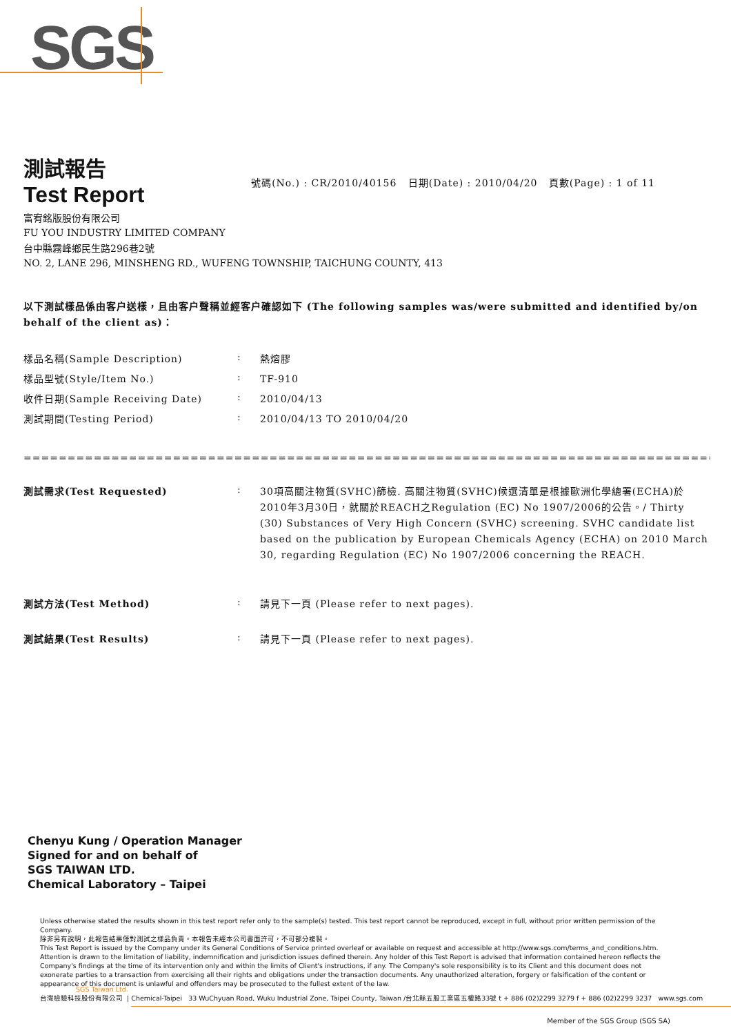SGS
測試報告
Test Report
號碼(No.) : CR/2010/40156 日期(Date) : 2010/04/20 頁數(Page) : 1 of 11
富宥銘版股份有限公司
FU YOU INDUSTRY LIMITED COMPANY
台中縣霧峰鄉民生路296巷2號
NO. 2, LANE 296, MINSHENG RD., WUFENG TOWNSHIP, TAICHUNG COUNTY, 413
以下測試樣品係由客户送樣，且由客户聲稱並經客户確認如下 (The following samples was/were submitted and identified by/on behalf of the client as)：
樣品名稱(Sample Description) :
熱熔膠
樣品型號(Style/Item No.) :
TF-910
收件日期(Sample Receiving Date) :
2010/04/13
測試期間(Testing Period) :
2010/04/13 TO 2010/04/20
====================================================================================================
測試需求(Test Requested) :
30項高關注物質(SVHC)篩檢. 高關注物質(SVHC)候選清單是根據歐洲化學總署(ECHA)於2010年3月30日，就關於REACH之Regulation (EC) No 1907/2006的公告。/ Thirty (30) Substances of Very High Concern (SVHC) screening. SVHC candidate list based on the publication by European Chemicals Agency (ECHA) on 2010 March 30, regarding Regulation (EC) No 1907/2006 concerning the REACH.
測試方法(Test Method) :
請見下一頁 (Please refer to next pages).
測試結果(Test Results) :
請見下一頁 (Please refer to next pages).
Chenyu Kung / Operation Manager
Signed for and on behalf of
SGS TAIWAN LTD.
Chemical Laboratory – Taipei
Unless otherwise stated the results shown in this test report refer only to the sample(s) tested. This test report cannot be reproduced, except in full, without prior written permission of the Company.
除非另有說明，此報告結果僅對測試之樣品負責。本報告未經本公司書面許可，不可部分複製。
This Test Report is issued by the Company under its General Conditions of Service printed overleaf or available on request and accessible at http://www.sgs.com/terms_and_conditions.htm. Attention is drawn to the limitation of liability, indemnification and jurisdiction issues defined therein. Any holder of this Test Report is advised that information contained hereon reflects the Company's findings at the time of its intervention only and within the limits of Client's instructions, if any. The Company's sole responsibility is to its Client and this document does not exonerate parties to a transaction from exercising all their rights and obligations under the transaction documents. Any unauthorized alteration, forgery or falsification of the content or appearance of this document is unlawful and offenders may be prosecuted to the fullest extent of the law.
SGS Taiwan Ltd.
台灣檢驗科技股份有限公司 | Chemical-Taipei 33 WuChyuan Road, Wuku Industrial Zone, Taipei County, Taiwan /台北縣五股工業區五權路33號 t + 886 (02)2299 3279 f + 886 (02)2299 3237 www.sgs.com
Member of the SGS Group (SGS SA)